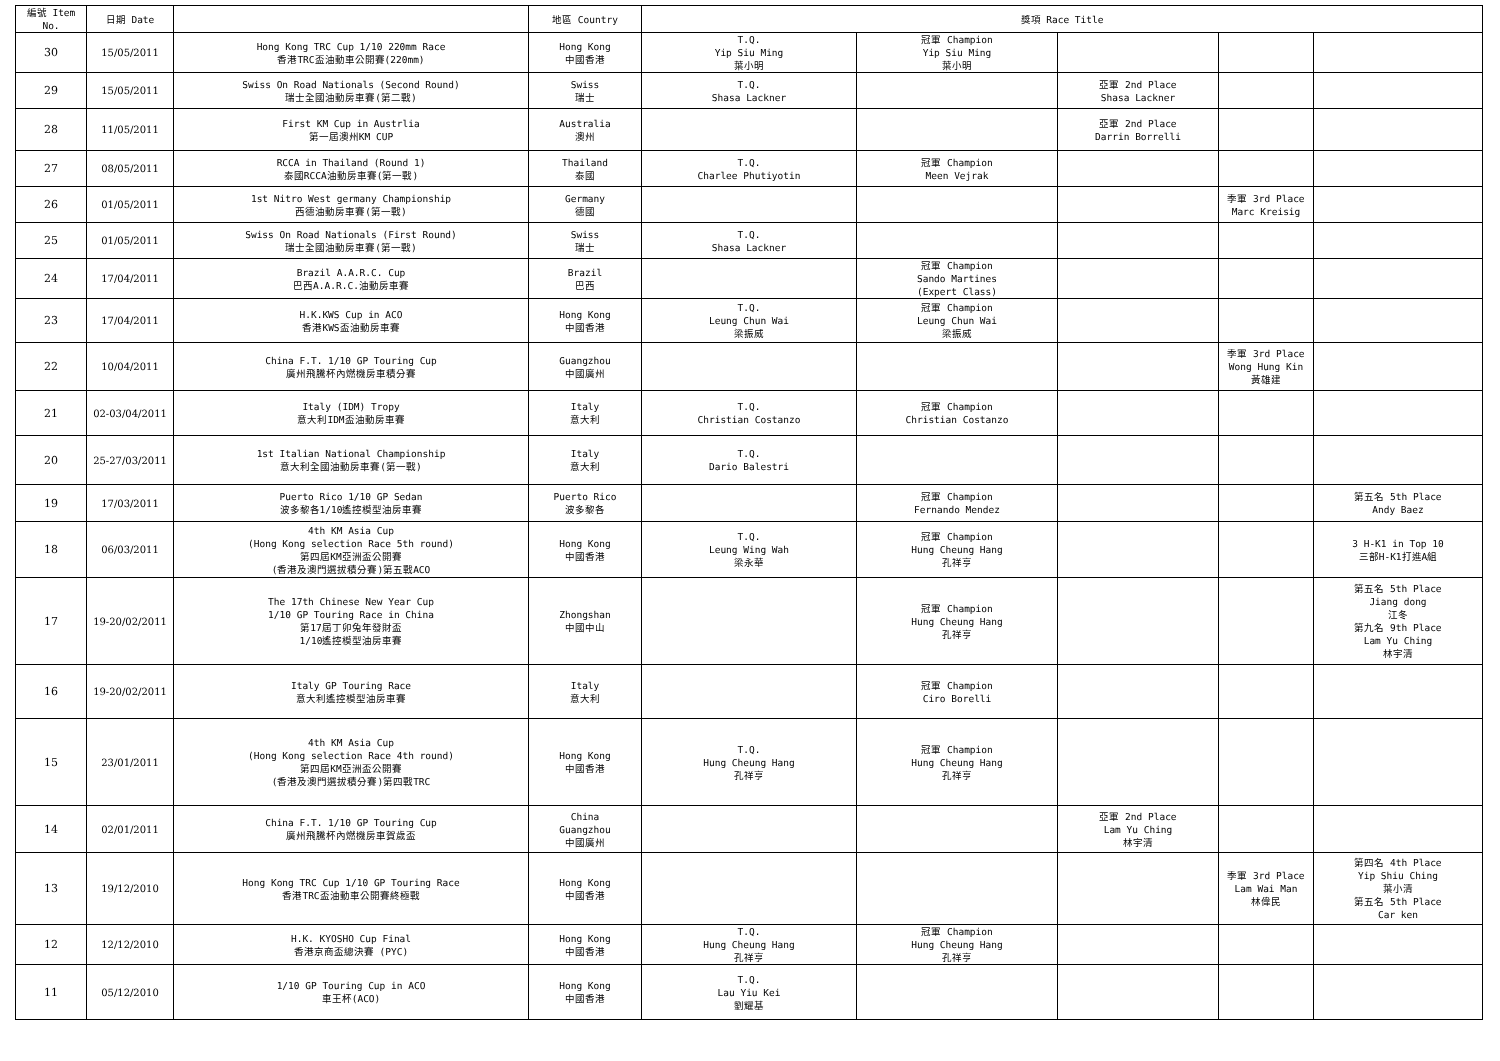| 編號 Item No. | 日期 Date | | 地區 Country | 獎項 Race Title | | | | |
| --- | --- | --- | --- | --- | --- | --- | --- | --- |
| 30 | 15/05/2011 | Hong Kong TRC Cup 1/10 220mm Race 香港TRC盃油動車公開賽(220mm) | Hong Kong 中國香港 | T.Q. Yip Siu Ming 葉小明 | 冠軍 Champion Yip Siu Ming 葉小明 | | | |
| 29 | 15/05/2011 | Swiss On Road Nationals (Second Round) 瑞士全國油動房車賽(第二戰) | Swiss 瑞士 | T.Q. Shasa Lackner | | 亞軍 2nd Place Shasa Lackner | | |
| 28 | 11/05/2011 | First KM Cup in Austrlia 第一屆澳州KM CUP | Australia 澳州 | | | 亞軍 2nd Place Darrin Borrelli | | |
| 27 | 08/05/2011 | RCCA in Thailand (Round 1) 泰國RCCA油動房車賽(第一戰) | Thailand 泰國 | T.Q. Charlee Phutiyotin | 冠軍 Champion Meen Vejrak | | | |
| 26 | 01/05/2011 | 1st Nitro West germany Championship 西德油動房車賽(第一戰) | Germany 德國 | | | | 季軍 3rd Place Marc Kreisig | |
| 25 | 01/05/2011 | Swiss On Road Nationals (First Round) 瑞士全國油動房車賽(第一戰) | Swiss 瑞士 | T.Q. Shasa Lackner | | | | |
| 24 | 17/04/2011 | Brazil A.A.R.C. Cup 巴西A.A.R.C.油動房車賽 | Brazil 巴西 | | 冠軍 Champion Sando Martines (Expert Class) | | | |
| 23 | 17/04/2011 | H.K.KWS Cup in ACO 香港KWS盃油動房車賽 | Hong Kong 中國香港 | T.Q. Leung Chun Wai 梁振威 | 冠軍 Champion Leung Chun Wai 梁振威 | | | |
| 22 | 10/04/2011 | China F.T. 1/10 GP Touring Cup 廣州飛騰杯內燃機房車積分賽 | Guangzhou 中國廣州 | | | | 季軍 3rd Place Wong Hung Kin 黃雄建 | |
| 21 | 02-03/04/2011 | Italy (IDM) Tropy 意大利IDM盃油動房車賽 | Italy 意大利 | T.Q. Christian Costanzo | 冠軍 Champion Christian Costanzo | | | |
| 20 | 25-27/03/2011 | 1st Italian National Championship 意大利全國油動房車賽(第一戰) | Italy 意大利 | T.Q. Dario Balestri | | | | |
| 19 | 17/03/2011 | Puerto Rico 1/10 GP Sedan 波多黎各1/10遙控模型油房車賽 | Puerto Rico 波多黎各 | | 冠軍 Champion Fernando Mendez | | | 第五名 5th Place Andy Baez |
| 18 | 06/03/2011 | 4th KM Asia Cup (Hong Kong selection Race 5th round) 第四屆KM亞洲盃公開賽 (香港及澳門選拔積分賽)第五戰ACO | Hong Kong 中國香港 | T.Q. Leung Wing Wah 梁永華 | 冠軍 Champion Hung Cheung Hang 孔祥亨 | | | 3 H-K1 in Top 10 三部H-K1打進A組 |
| 17 | 19-20/02/2011 | The 17th Chinese New Year Cup 1/10 GP Touring Race in China 第17屆丁卯兔年發財盃 1/10遙控模型油房車賽 | Zhongshan 中國中山 | | 冠軍 Champion Hung Cheung Hang 孔祥亨 | | | 第五名 5th Place Jiang dong 江冬 第九名 9th Place Lam Yu Ching 林宇清 |
| 16 | 19-20/02/2011 | Italy GP Touring Race 意大利遙控模型油房車賽 | Italy 意大利 | | 冠軍 Champion Ciro Borelli | | | |
| 15 | 23/01/2011 | 4th KM Asia Cup (Hong Kong selection Race 4th round) 第四屆KM亞洲盃公開賽 (香港及澳門選拔積分賽)第四戰TRC | Hong Kong 中國香港 | T.Q. Hung Cheung Hang 孔祥亨 | 冠軍 Champion Hung Cheung Hang 孔祥亨 | | | |
| 14 | 02/01/2011 | China F.T. 1/10 GP Touring Cup 廣州飛騰杯內燃機房車賀歲盃 | China Guangzhou 中國廣州 | | | 亞軍 2nd Place Lam Yu Ching 林宇清 | | |
| 13 | 19/12/2010 | Hong Kong TRC Cup 1/10 GP Touring Race 香港TRC盃油動車公開賽終極戰 | Hong Kong 中國香港 | | | | 季軍 3rd Place Lam Wai Man 林偉民 | 第四名 4th Place Yip Shiu Ching 葉小清 第五名 5th Place Car ken |
| 12 | 12/12/2010 | H.K. KYOSHO Cup Final 香港京商盃總決賽 (PYC) | Hong Kong 中國香港 | T.Q. Hung Cheung Hang 孔祥亨 | 冠軍 Champion Hung Cheung Hang 孔祥亨 | | | |
| 11 | 05/12/2010 | 1/10 GP Touring Cup in ACO 車王杯(ACO) | Hong Kong 中國香港 | T.Q. Lau Yiu Kei 劉耀基 | | | | |